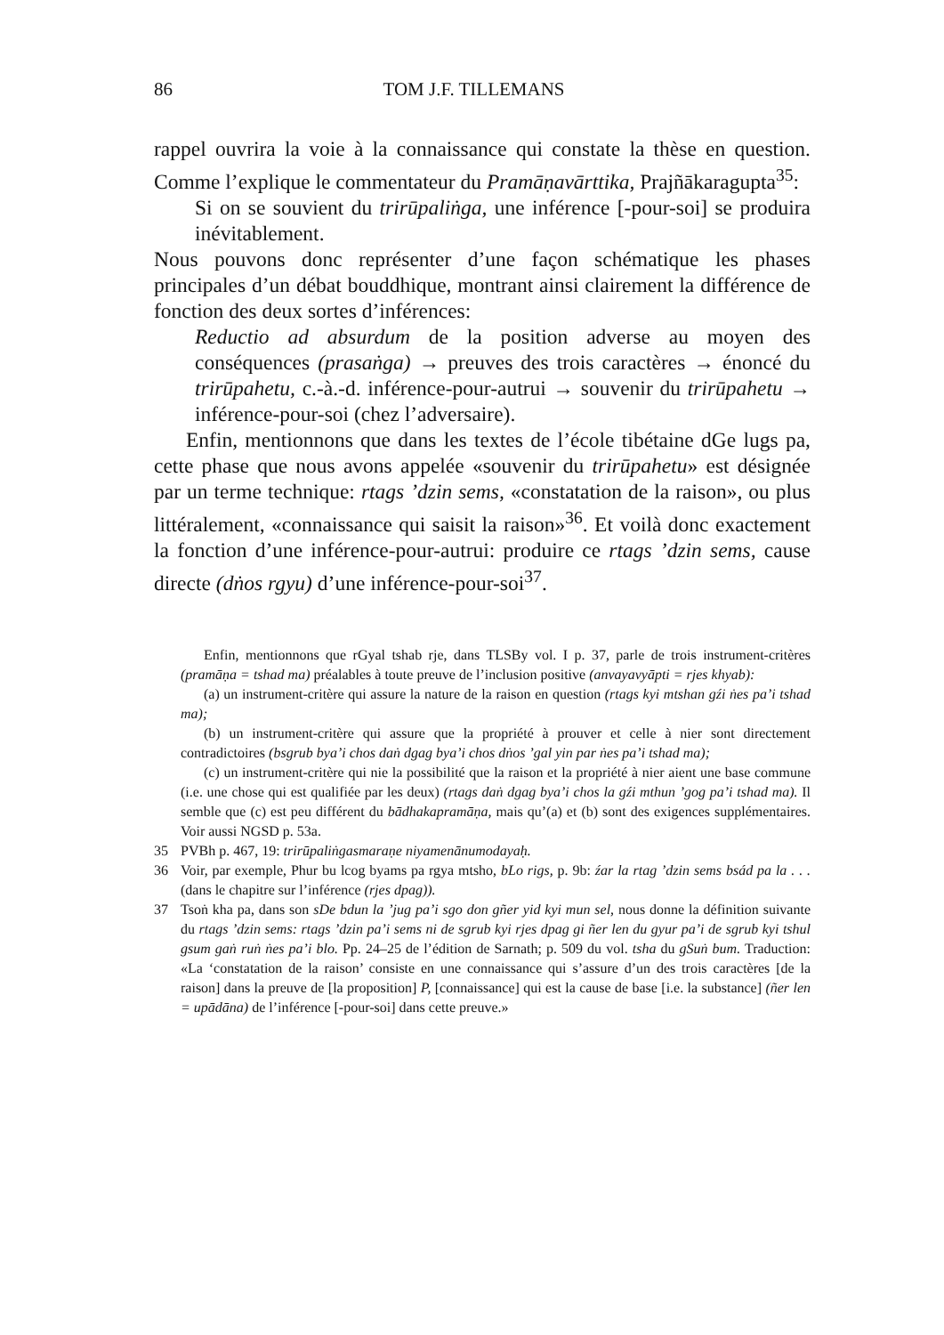86 TOM J.F. TILLEMANS
rappel ouvrira la voie à la connaissance qui constate la thèse en question. Comme l’explique le commentateur du Pramāṇavārttika, Prajñākaragupta<sup>35</sup>:
Si on se souvient du trirūpaliṅga, une inférence [-pour-soi] se produira inévitablement.
Nous pouvons donc représenter d’une façon schématique les phases principales d’un débat bouddhique, montrant ainsi clairement la différence de fonction des deux sortes d’inférences:
Reductio ad absurdum de la position adverse au moyen des conséquences (prasaṅga) → preuves des trois caractères → énoncé du trirūpahetu, c.-à.-d. inférence-pour-autrui → souvenir du trirūpahetu → inférence-pour-soi (chez l’adversaire).
Enfin, mentionnons que dans les textes de l’école tibétaine dGe lugs pa, cette phase que nous avons appelée «souvenir du trirūpahetu» est désignée par un terme technique: rtags ’dzin sems, «constatation de la raison», ou plus littéralement, «connaissance qui saisit la raison»<sup>36</sup>. Et voilà donc exactement la fonction d’une inférence-pour-autrui: produire ce rtags ’dzin sems, cause directe (dṅos rgyu) d’une inférence-pour-soi<sup>37</sup>.
Enfin, mentionnons que rGyal tshab rje, dans TLSBy vol. I p. 37, parle de trois instrument-critères (pramāṇa = tshad ma) préalables à toute preuve de l’inclusion positive (anvayavyāpti = rjes khyab):
(a) un instrument-critère qui assure la nature de la raison en question (rtags kyi mtshan gźi ṅes pa’i tshad ma);
(b) un instrument-critère qui assure que la propriété à prouver et celle à nier sont directement contradictoires (bsgrub bya’i chos daṅ dgag bya’i chos dṅos ’gal yin par ṅes pa’i tshad ma);
(c) un instrument-critère qui nie la possibilité que la raison et la propriété à nier aient une base commune (i.e. une chose qui est qualifiée par les deux) (rtags daṅ dgag bya’i chos la gźi mthun ’gog pa’i tshad ma). Il semble que (c) est peu différent du bādhakapramāṇa, mais qu’(a) et (b) sont des exigences supplémentaires. Voir aussi NGSD p. 53a.
35 PVBh p. 467, 19: trirūpaliṅgasmaraṇe niyamenānumodayaḥ.
36 Voir, par exemple, Phur bu lcog byams pa rgya mtsho, bLo rigs, p. 9b: źar la rtag ’dzin sems bsád pa la . . . (dans le chapitre sur l’inférence (rjes dpag)).
37 Tsoṅ kha pa, dans son sDe bdun la ’jug pa’i sgo don gñer yid kyi mun sel, nous donne la définition suivante du rtags ’dzin sems: rtags ’dzin pa’i sems ni de sgrub kyi rjes dpag gi ñer len du gyur pa’i de sgrub kyi tshul gsum gaṅ ruṅ ṅes pa’i blo. Pp. 24–25 de l’édition de Sarnath; p. 509 du vol. tsha du gSuṅ bum. Traduction: «La ‘constatation de la raison’ consiste en une connaissance qui s’assure d’un des trois caractères [de la raison] dans la preuve de [la proposition] P, [connaissance] qui est la cause de base [i.e. la substance] (ñer len = upādāna) de l’inférence [-pour-soi] dans cette preuve.»